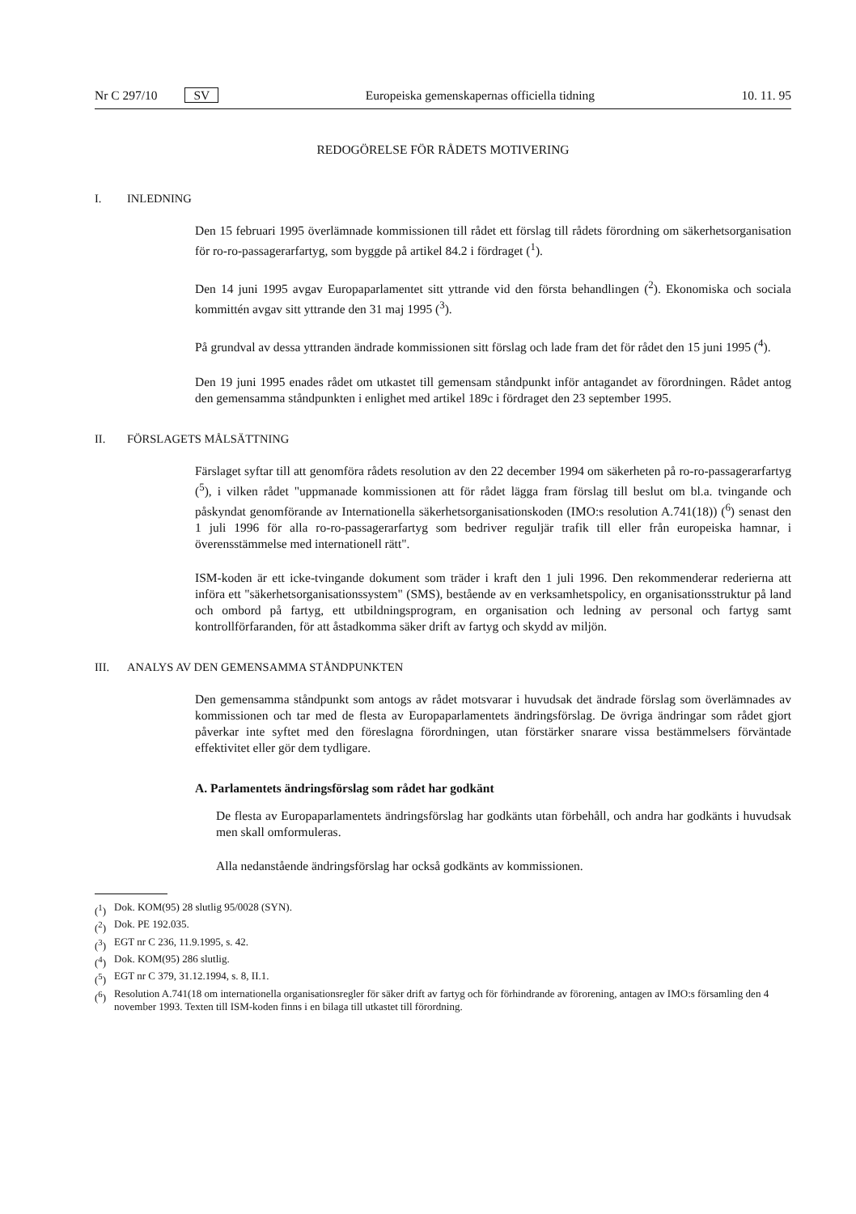Nr C 297/10 SV Europeiska gemenskapernas officiella tidning 10. 11. 95
REDOGÖRELSE FÖR RÅDETS MOTIVERING
I. INLEDNING
Den 15 februari 1995 överlämnade kommissionen till rådet ett förslag till rådets förordning om säkerhetsorganisation för ro-ro-passagerarfartyg, som byggde på artikel 84.2 i fördraget (<sup>1</sup>).
Den 14 juni 1995 avgav Europaparlamentet sitt yttrande vid den första behandlingen (<sup>2</sup>). Ekonomiska och sociala kommittén avgav sitt yttrande den 31 maj 1995 (<sup>3</sup>).
På grundval av dessa yttranden ändrade kommissionen sitt förslag och lade fram det för rådet den 15 juni 1995 (<sup>4</sup>).
Den 19 juni 1995 enades rådet om utkastet till gemensam ståndpunkt inför antagandet av förordningen. Rådet antog den gemensamma ståndpunkten i enlighet med artikel 189c i fördraget den 23 september 1995.
II. FÖRSLAGETS MÅLSÄTTNING
Färslaget syftar till att genomföra rådets resolution av den 22 december 1994 om säkerheten på ro-ro-passagerarfartyg (<sup>5</sup>), i vilken rådet "uppmanade kommissionen att för rådet lägga fram förslag till beslut om bl.a. tvingande och påskyndat genomförande av Internationella säkerhetsorganisationskoden (IMO:s resolution A.741(18)) (<sup>6</sup>) senast den 1 juli 1996 för alla ro-ro-passagerarfartyg som bedriver reguljär trafik till eller från europeiska hamnar, i överensstämmelse med internationell rätt".
ISM-koden är ett icke-tvingande dokument som träder i kraft den 1 juli 1996. Den rekommenderar rederierna att införa ett "säkerhetsorganisationssystem" (SMS), bestående av en verksamhetspolicy, en organisationsstruktur på land och ombord på fartyg, ett utbildningsprogram, en organisation och ledning av personal och fartyg samt kontrollförfaranden, för att åstadkomma säker drift av fartyg och skydd av miljön.
III. ANALYS AV DEN GEMENSAMMA STÅNDPUNKTEN
Den gemensamma ståndpunkt som antogs av rådet motsvarar i huvudsak det ändrade förslag som överlämnades av kommissionen och tar med de flesta av Europaparlamentets ändringsförslag. De övriga ändringar som rådet gjort påverkar inte syftet med den föreslagna förordningen, utan förstärker snarare vissa bestämmelsers förväntade effektivitet eller gör dem tydligare.
A. Parlamentets ändringsförslag som rådet har godkänt
De flesta av Europaparlamentets ändringsförslag har godkänts utan förbehåll, och andra har godkänts i huvudsak men skall omformuleras.
Alla nedanstående ändringsförslag har också godkänts av kommissionen.
(<sup>1</sup>) Dok. KOM(95) 28 slutlig 95/0028 (SYN).
(<sup>2</sup>) Dok. PE 192.035.
(<sup>3</sup>) EGT nr C 236, 11.9.1995, s. 42.
(<sup>4</sup>) Dok. KOM(95) 286 slutlig.
(<sup>5</sup>) EGT nr C 379, 31.12.1994, s. 8, II.1.
(<sup>6</sup>) Resolution A.741(18 om internationella organisationsregler för säker drift av fartyg och för förhindrande av förorening, antagen av IMO:s församling den 4 november 1993. Texten till ISM-koden finns i en bilaga till utkastet till förordning.